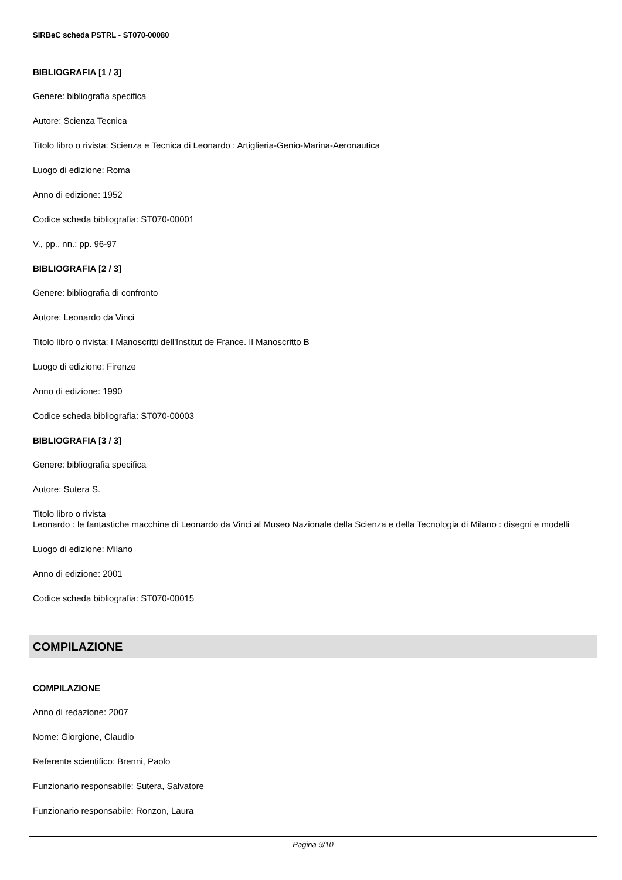SIRBeC scheda PSTRL - ST070-00080
BIBLIOGRAFIA [1 / 3]
Genere: bibliografia specifica
Autore: Scienza Tecnica
Titolo libro o rivista: Scienza e Tecnica di Leonardo : Artiglieria-Genio-Marina-Aeronautica
Luogo di edizione: Roma
Anno di edizione: 1952
Codice scheda bibliografia: ST070-00001
V., pp., nn.: pp. 96-97
BIBLIOGRAFIA [2 / 3]
Genere: bibliografia di confronto
Autore: Leonardo da Vinci
Titolo libro o rivista: I Manoscritti dell'Institut de France. Il Manoscritto B
Luogo di edizione: Firenze
Anno di edizione: 1990
Codice scheda bibliografia: ST070-00003
BIBLIOGRAFIA [3 / 3]
Genere: bibliografia specifica
Autore: Sutera S.
Titolo libro o rivista
Leonardo : le fantastiche macchine di Leonardo da Vinci al Museo Nazionale della Scienza e della Tecnologia di Milano : disegni e modelli
Luogo di edizione: Milano
Anno di edizione: 2001
Codice scheda bibliografia: ST070-00015
COMPILAZIONE
COMPILAZIONE
Anno di redazione: 2007
Nome: Giorgione, Claudio
Referente scientifico: Brenni, Paolo
Funzionario responsabile: Sutera, Salvatore
Funzionario responsabile: Ronzon, Laura
Pagina 9/10